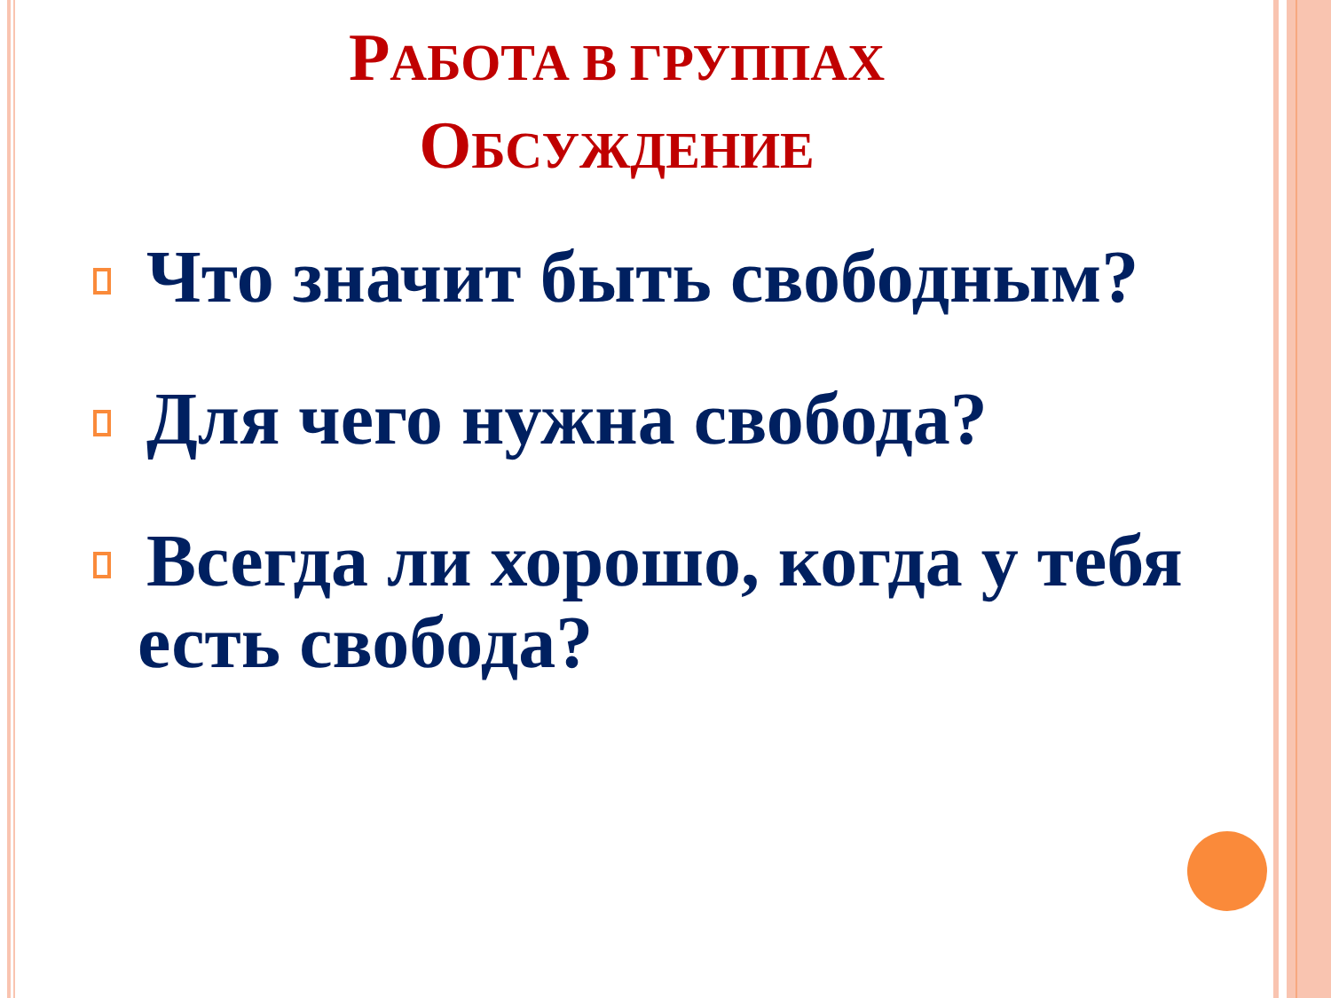РАБОТА В ГРУППАХ
ОБСУЖДЕНИЕ
Что значит быть свободным?
Для чего нужна свобода?
Всегда ли хорошо, когда у тебя есть свобода?